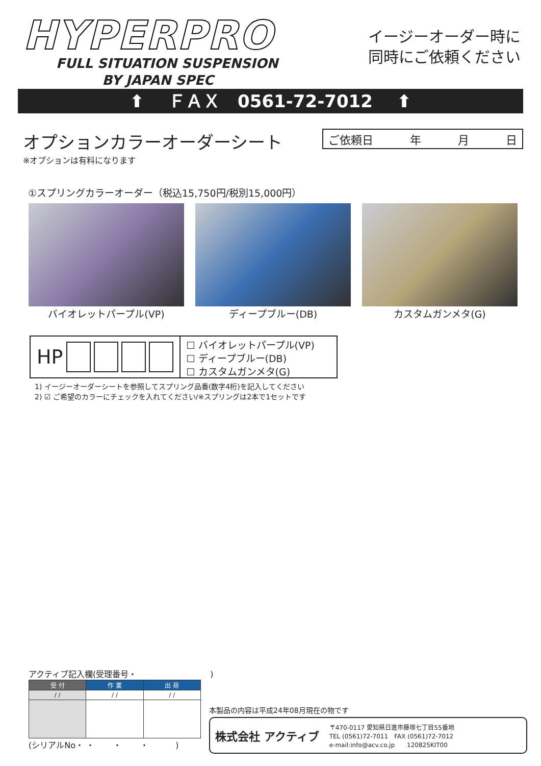HYPERPRO
FULL SITUATION SUSPENSION
BY JAPAN SPEC
イージーオーダー時に
同時にご依頼ください
⬆ ＦＡＸ　0561-72-7012 ⬆
オプションカラーオーダーシート
※オプションは有料になります
ご依頼日 年 月 日
①スプリングカラーオーダー（税込15,750円/税別15,000円）
バイオレットパープル(VP) ディープブルー(DB) カスタムガンメタ(G)
HP
☐ バイオレットパープル(VP)
☐ ディープブルー(DB)
☐ カスタムガンメタ(G)
1) イージーオーダーシートを参照してスプリング品番(数字4桁)を記入してください
2) ☑ ご希望のカラーにチェックを入れてください/※スプリングは2本で1セットです
アクティブ記入欄(受理番号・　　　　　　　　　)
| 受 付 | 作 業 | 出 荷 |
| --- | --- | --- |
| / / | / / | / / |
(シリアルNo・ ・　　 ・　　 ・　　　 )
本製品の内容は平成24年08月現在の物です
株式会社 アクティブ 〒470-0117 愛知県日進市藤塚七丁目55番地
TEL (0561)72-7011　FAX (0561)72-7012
e-mail:info@acv.co.jp　　120825KIT00